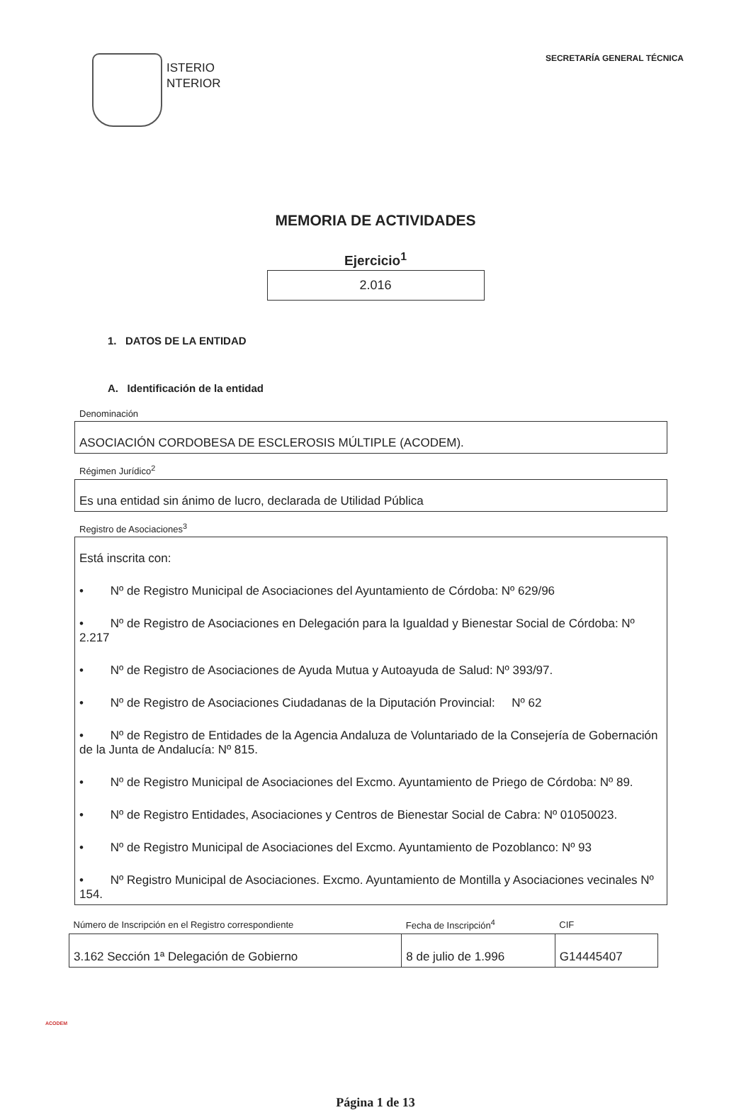ISTERIO
NTERIOR
SECRETARÍA GENERAL TÉCNICA
MEMORIA DE ACTIVIDADES
Ejercicio<sup>1</sup>
2.016
1. DATOS DE LA ENTIDAD
A. Identificación de la entidad
Denominación
ASOCIACIÓN CORDOBESA DE ESCLEROSIS MÚLTIPLE (ACODEM).
Régimen Jurídico<sup>2</sup>
Es una entidad sin ánimo de lucro, declarada de Utilidad Pública
Registro de Asociaciones<sup>3</sup>
Está inscrita con:
• Nº de Registro Municipal de Asociaciones del Ayuntamiento de Córdoba: Nº 629/96
• Nº de Registro de Asociaciones en Delegación para la Igualdad y Bienestar Social de Córdoba: Nº 2.217
• Nº de Registro de Asociaciones de Ayuda Mutua y Autoayuda de Salud: Nº 393/97.
• Nº de Registro de Asociaciones Ciudadanas de la Diputación Provincial: Nº 62
• Nº de Registro de Entidades de la Agencia Andaluza de Voluntariado de la Consejería de Gobernación de la Junta de Andalucía: Nº 815.
• Nº de Registro Municipal de Asociaciones del Excmo. Ayuntamiento de Priego de Córdoba: Nº 89.
• Nº de Registro Entidades, Asociaciones y Centros de Bienestar Social de Cabra: Nº 01050023.
• Nº de Registro Municipal de Asociaciones del Excmo. Ayuntamiento de Pozoblanco: Nº 93
• Nº Registro Municipal de Asociaciones. Excmo. Ayuntamiento de Montilla y Asociaciones vecinales Nº 154.
| Número de Inscripción en el Registro correspondiente | Fecha de Inscripción<sup>4</sup> | CIF |
| --- | --- | --- |
| 3.162 Sección 1ª Delegación de Gobierno | 8 de julio de 1.996 | G14445407 |
ACODEM
Página 1 de 13